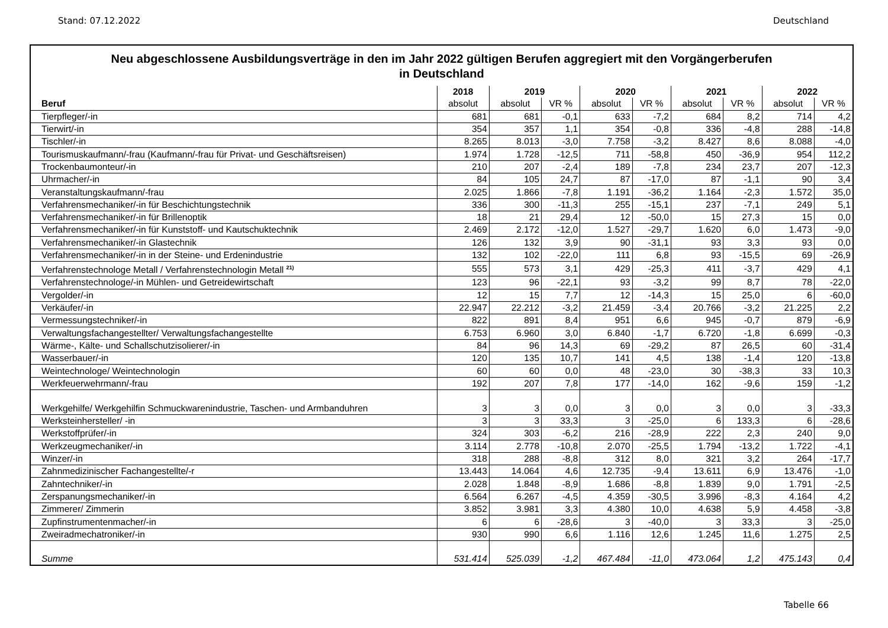Stand: 07.12.2022 Deutschland
Neu abgeschlossene Ausbildungsverträge in den im Jahr 2022 gültigen Berufen aggregiert mit den Vorgängerberufen
in Deutschland
| | 2018 | 2019 | | 2020 | | 2021 | | 2022 | |
| --- | --- | --- | --- | --- | --- | --- | --- | --- | --- |
| Beruf | absolut | absolut | VR % | absolut | VR % | absolut | VR % | absolut | VR % |
| Tierpfleger/-in | 681 | 681 | -0,1 | 633 | -7,2 | 684 | 8,2 | 714 | 4,2 |
| Tierwirt/-in | 354 | 357 | 1,1 | 354 | -0,8 | 336 | -4,8 | 288 | -14,8 |
| Tischler/-in | 8.265 | 8.013 | -3,0 | 7.758 | -3,2 | 8.427 | 8,6 | 8.088 | -4,0 |
| Tourismuskaufmann/-frau (Kaufmann/-frau für Privat- und Geschäftsreisen) | 1.974 | 1.728 | -12,5 | 711 | -58,8 | 450 | -36,9 | 954 | 112,2 |
| Trockenbaumonteur/-in | 210 | 207 | -2,4 | 189 | -7,8 | 234 | 23,7 | 207 | -12,3 |
| Uhrmacher/-in | 84 | 105 | 24,7 | 87 | -17,0 | 87 | -1,1 | 90 | 3,4 |
| Veranstaltungskaufmann/-frau | 2.025 | 1.866 | -7,8 | 1.191 | -36,2 | 1.164 | -2,3 | 1.572 | 35,0 |
| Verfahrensmechaniker/-in für Beschichtungstechnik | 336 | 300 | -11,3 | 255 | -15,1 | 237 | -7,1 | 249 | 5,1 |
| Verfahrensmechaniker/-in für Brillenoptik | 18 | 21 | 29,4 | 12 | -50,0 | 15 | 27,3 | 15 | 0,0 |
| Verfahrensmechaniker/-in für Kunststoff- und Kautschuktechnik | 2.469 | 2.172 | -12,0 | 1.527 | -29,7 | 1.620 | 6,0 | 1.473 | -9,0 |
| Verfahrensmechaniker/-in Glastechnik | 126 | 132 | 3,9 | 90 | -31,1 | 93 | 3,3 | 93 | 0,0 |
| Verfahrensmechaniker/-in in der Steine- und Erdenindustrie | 132 | 102 | -22,0 | 111 | 6,8 | 93 | -15,5 | 69 | -26,9 |
| Verfahrenstechnologe Metall / Verfahrenstechnologin Metall <sup>21)</sup> | 555 | 573 | 3,1 | 429 | -25,3 | 411 | -3,7 | 429 | 4,1 |
| Verfahrenstechnologe/-in Mühlen- und Getreidewirtschaft | 123 | 96 | -22,1 | 93 | -3,2 | 99 | 8,7 | 78 | -22,0 |
| Vergolder/-in | 12 | 15 | 7,7 | 12 | -14,3 | 15 | 25,0 | 6 | -60,0 |
| Verkäufer/-in | 22.947 | 22.212 | -3,2 | 21.459 | -3,4 | 20.766 | -3,2 | 21.225 | 2,2 |
| Vermessungstechniker/-in | 822 | 891 | 8,4 | 951 | 6,6 | 945 | -0,7 | 879 | -6,9 |
| Verwaltungsfachangestellter/ Verwaltungsfachangestellte | 6.753 | 6.960 | 3,0 | 6.840 | -1,7 | 6.720 | -1,8 | 6.699 | -0,3 |
| Wärme-, Kälte- und Schallschutzisolierer/-in | 84 | 96 | 14,3 | 69 | -29,2 | 87 | 26,5 | 60 | -31,4 |
| Wasserbauer/-in | 120 | 135 | 10,7 | 141 | 4,5 | 138 | -1,4 | 120 | -13,8 |
| Weintechnologe/ Weintechnologin | 60 | 60 | 0,0 | 48 | -23,0 | 30 | -38,3 | 33 | 10,3 |
| Werkfeuerwehrmann/-frau | 192 | 207 | 7,8 | 177 | -14,0 | 162 | -9,6 | 159 | -1,2 |
| Werkgehilfe/ Werkgehilfin Schmuckwarenindustrie, Taschen- und Armbanduhren | 3 | 3 | 0,0 | 3 | 0,0 | 3 | 0,0 | 3 | -33,3 |
| Werksteinhersteller/ -in | 3 | 3 | 33,3 | 3 | -25,0 | 6 | 133,3 | 6 | -28,6 |
| Werkstoffprüfer/-in | 324 | 303 | -6,2 | 216 | -28,9 | 222 | 2,3 | 240 | 9,0 |
| Werkzeugmechaniker/-in | 3.114 | 2.778 | -10,8 | 2.070 | -25,5 | 1.794 | -13,2 | 1.722 | -4,1 |
| Winzer/-in | 318 | 288 | -8,8 | 312 | 8,0 | 321 | 3,2 | 264 | -17,7 |
| Zahnmedizinischer Fachangestellte/-r | 13.443 | 14.064 | 4,6 | 12.735 | -9,4 | 13.611 | 6,9 | 13.476 | -1,0 |
| Zahntechniker/-in | 2.028 | 1.848 | -8,9 | 1.686 | -8,8 | 1.839 | 9,0 | 1.791 | -2,5 |
| Zerspanungsmechaniker/-in | 6.564 | 6.267 | -4,5 | 4.359 | -30,5 | 3.996 | -8,3 | 4.164 | 4,2 |
| Zimmerer/ Zimmerin | 3.852 | 3.981 | 3,3 | 4.380 | 10,0 | 4.638 | 5,9 | 4.458 | -3,8 |
| Zupfinstrumentenmacher/-in | 6 | 6 | -28,6 | 3 | -40,0 | 3 | 33,3 | 3 | -25,0 |
| Zweiradmechatroniker/-in | 930 | 990 | 6,6 | 1.116 | 12,6 | 1.245 | 11,6 | 1.275 | 2,5 |
| Summe | 531.414 | 525.039 | -1,2 | 467.484 | -11,0 | 473.064 | 1,2 | 475.143 | 0,4 |
Tabelle 66